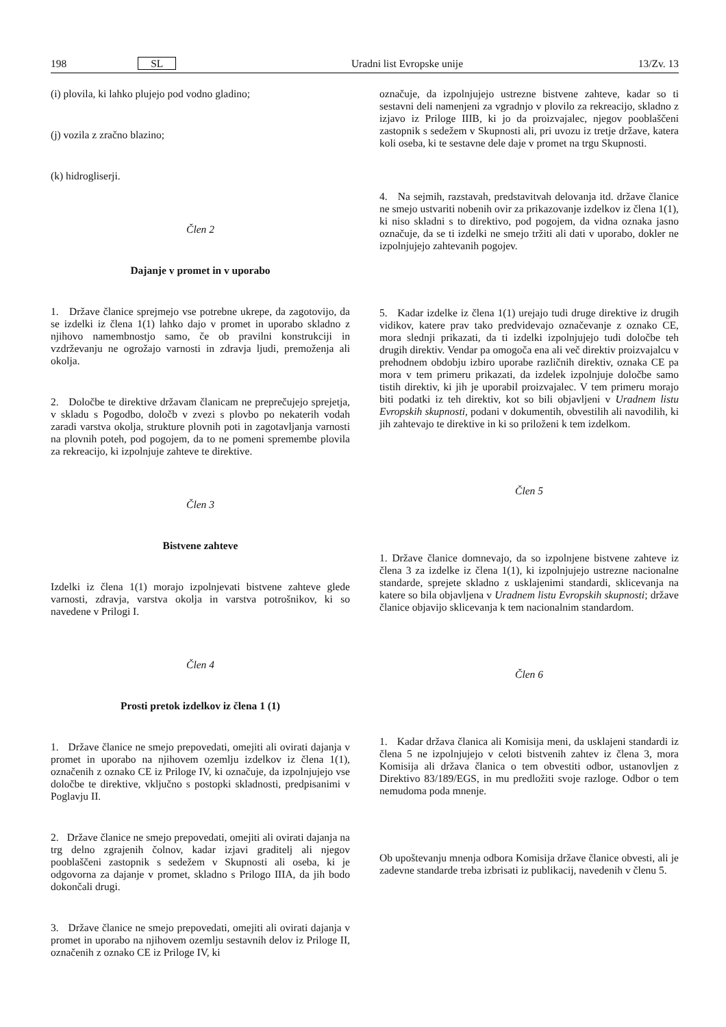198 SL Uradni list Evropske unije 13/Zv. 13
(i) plovila, ki lahko plujejo pod vodno gladino;
(j) vozila z zračno blazino;
(k) hidrogliserji.
Člen 2
Dajanje v promet in v uporabo
1. Države članice sprejmejo vse potrebne ukrepe, da zagotovijo, da se izdelki iz člena 1(1) lahko dajo v promet in uporabo skladno z njihovo namembnostjo samo, če ob pravilni konstrukciji in vzdrževanju ne ogrožajo varnosti in zdravja ljudi, premoženja ali okolja.
2. Določbe te direktive državam članicam ne preprečujejo sprejetja, v skladu s Pogodbo, določb v zvezi s plovbo po nekaterih vodah zaradi varstva okolja, strukture plovnih poti in zagotavljanja varnosti na plovnih poteh, pod pogojem, da to ne pomeni spremembe plovila za rekreacijo, ki izpolnjuje zahteve te direktive.
Člen 3
Bistvene zahteve
Izdelki iz člena 1(1) morajo izpolnjevati bistvene zahteve glede varnosti, zdravja, varstva okolja in varstva potrošnikov, ki so navedene v Prilogi I.
Člen 4
Prosti pretok izdelkov iz člena 1 (1)
1. Države članice ne smejo prepovedati, omejiti ali ovirati dajanja v promet in uporabo na njihovem ozemlju izdelkov iz člena 1(1), označenih z oznako CE iz Priloge IV, ki označuje, da izpolnjujejo vse določbe te direktive, vključno s postopki skladnosti, predpisanimi v Poglavju II.
2. Države članice ne smejo prepovedati, omejiti ali ovirati dajanja na trg delno zgrajenih čolnov, kadar izjavi graditelj ali njegov pooblaščeni zastopnik s sedežem v Skupnosti ali oseba, ki je odgovorna za dajanje v promet, skladno s Prilogo IIIA, da jih bodo dokončali drugi.
3. Države članice ne smejo prepovedati, omejiti ali ovirati dajanja v promet in uporabo na njihovem ozemlju sestavnih delov iz Priloge II, označenih z oznako CE iz Priloge IV, ki
označuje, da izpolnjujejo ustrezne bistvene zahteve, kadar so ti sestavni deli namenjeni za vgradnjo v plovilo za rekreacijo, skladno z izjavo iz Priloge IIIB, ki jo da proizvajalec, njegov pooblaščeni zastopnik s sedežem v Skupnosti ali, pri uvozu iz tretje države, katera koli oseba, ki te sestavne dele daje v promet na trgu Skupnosti.
4. Na sejmih, razstavah, predstavitvah delovanja itd. države članice ne smejo ustvariti nobenih ovir za prikazovanje izdelkov iz člena 1(1), ki niso skladni s to direktivo, pod pogojem, da vidna oznaka jasno označuje, da se ti izdelki ne smejo tržiti ali dati v uporabo, dokler ne izpolnjujejo zahtevanih pogojev.
5. Kadar izdelke iz člena 1(1) urejajo tudi druge direktive iz drugih vidikov, katere prav tako predvidevajo označevanje z oznako CE, mora slednji prikazati, da ti izdelki izpolnjujejo tudi določbe teh drugih direktiv. Vendar pa omogoča ena ali več direktiv proizvajalcu v prehodnem obdobju izbiro uporabe različnih direktiv, oznaka CE pa mora v tem primeru prikazati, da izdelek izpolnjuje določbe samo tistih direktiv, ki jih je uporabil proizvajalec. V tem primeru morajo biti podatki iz teh direktiv, kot so bili objavljeni v Uradnem listu Evropskih skupnosti, podani v dokumentih, obvestilih ali navodilih, ki jih zahtevajo te direktive in ki so priloženi k tem izdelkom.
Člen 5
1. Države članice domnevajo, da so izpolnjene bistvene zahteve iz člena 3 za izdelke iz člena 1(1), ki izpolnjujejo ustrezne nacionalne standarde, sprejete skladno z usklajenimi standardi, sklicevanja na katere so bila objavljena v Uradnem listu Evropskih skupnosti; države članice objavijo sklicevanja k tem nacionalnim standardom.
Člen 6
1. Kadar država članica ali Komisija meni, da usklajeni standardi iz člena 5 ne izpolnjujejo v celoti bistvenih zahtev iz člena 3, mora Komisija ali država članica o tem obvestiti odbor, ustanovljen z Direktivo 83/189/EGS, in mu predložiti svoje razloge. Odbor o tem nemudoma poda mnenje.
Ob upoštevanju mnenja odbora Komisija države članice obvesti, ali je zadevne standarde treba izbrisati iz publikacij, navedenih v členu 5.